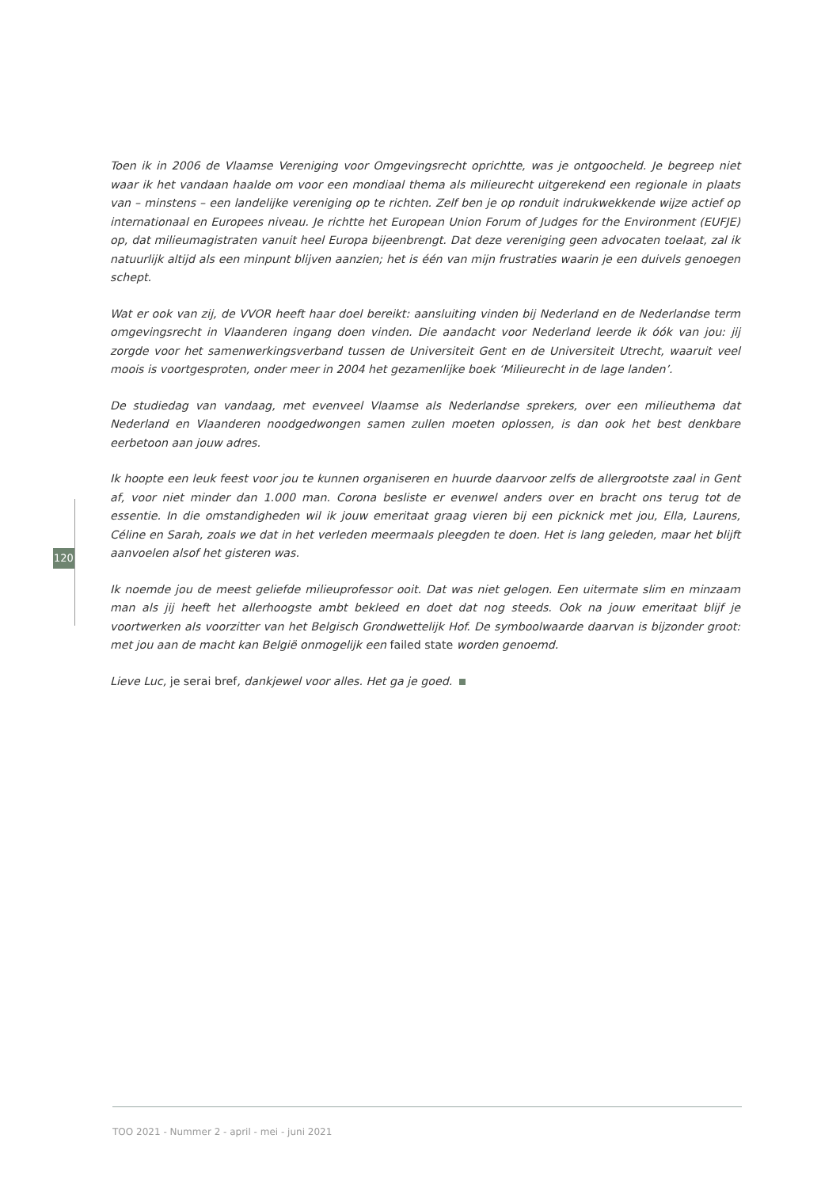Toen ik in 2006 de Vlaamse Vereniging voor Omgevingsrecht oprichtte, was je ontgoocheld. Je begreep niet waar ik het vandaan haalde om voor een mondiaal thema als milieurecht uitgerekend een regionale in plaats van – minstens – een landelijke vereniging op te richten. Zelf ben je op ronduit indrukwekkende wijze actief op internationaal en Europees niveau. Je richtte het European Union Forum of Judges for the Environment (EUFJE) op, dat milieumagistraten vanuit heel Europa bijeenbrengt. Dat deze vereniging geen advocaten toelaat, zal ik natuurlijk altijd als een minpunt blijven aanzien; het is één van mijn frustraties waarin je een duivels genoegen schept.
Wat er ook van zij, de VVOR heeft haar doel bereikt: aansluiting vinden bij Nederland en de Nederlandse term omgevingsrecht in Vlaanderen ingang doen vinden. Die aandacht voor Nederland leerde ik óók van jou: jij zorgde voor het samenwerkingsverband tussen de Universiteit Gent en de Universiteit Utrecht, waaruit veel moois is voortgesproten, onder meer in 2004 het gezamenlijke boek ‘Milieurecht in de lage landen’.
De studiedag van vandaag, met evenveel Vlaamse als Nederlandse sprekers, over een milieuthema dat Nederland en Vlaanderen noodgedwongen samen zullen moeten oplossen, is dan ook het best denkbare eerbetoon aan jouw adres.
Ik hoopte een leuk feest voor jou te kunnen organiseren en huurde daarvoor zelfs de allergrootste zaal in Gent af, voor niet minder dan 1.000 man. Corona besliste er evenwel anders over en bracht ons terug tot de essentie. In die omstandigheden wil ik jouw emeritaat graag vieren bij een picknick met jou, Ella, Laurens, Céline en Sarah, zoals we dat in het verleden meermaals pleegden te doen. Het is lang geleden, maar het blijft aanvoelen alsof het gisteren was.
Ik noemde jou de meest geliefde milieuprofessor ooit. Dat was niet gelogen. Een uitermate slim en minzaam man als jij heeft het allerhoogste ambt bekleed en doet dat nog steeds. Ook na jouw emeritaat blijf je voortwerken als voorzitter van het Belgisch Grondwettelijk Hof. De symboolwaarde daarvan is bijzonder groot: met jou aan de macht kan België onmogelijk een failed state worden genoemd.
Lieve Luc, je serai bref, dankjewel voor alles. Het ga je goed.
120
TOO 2021 - Nummer 2 - april - mei - juni 2021